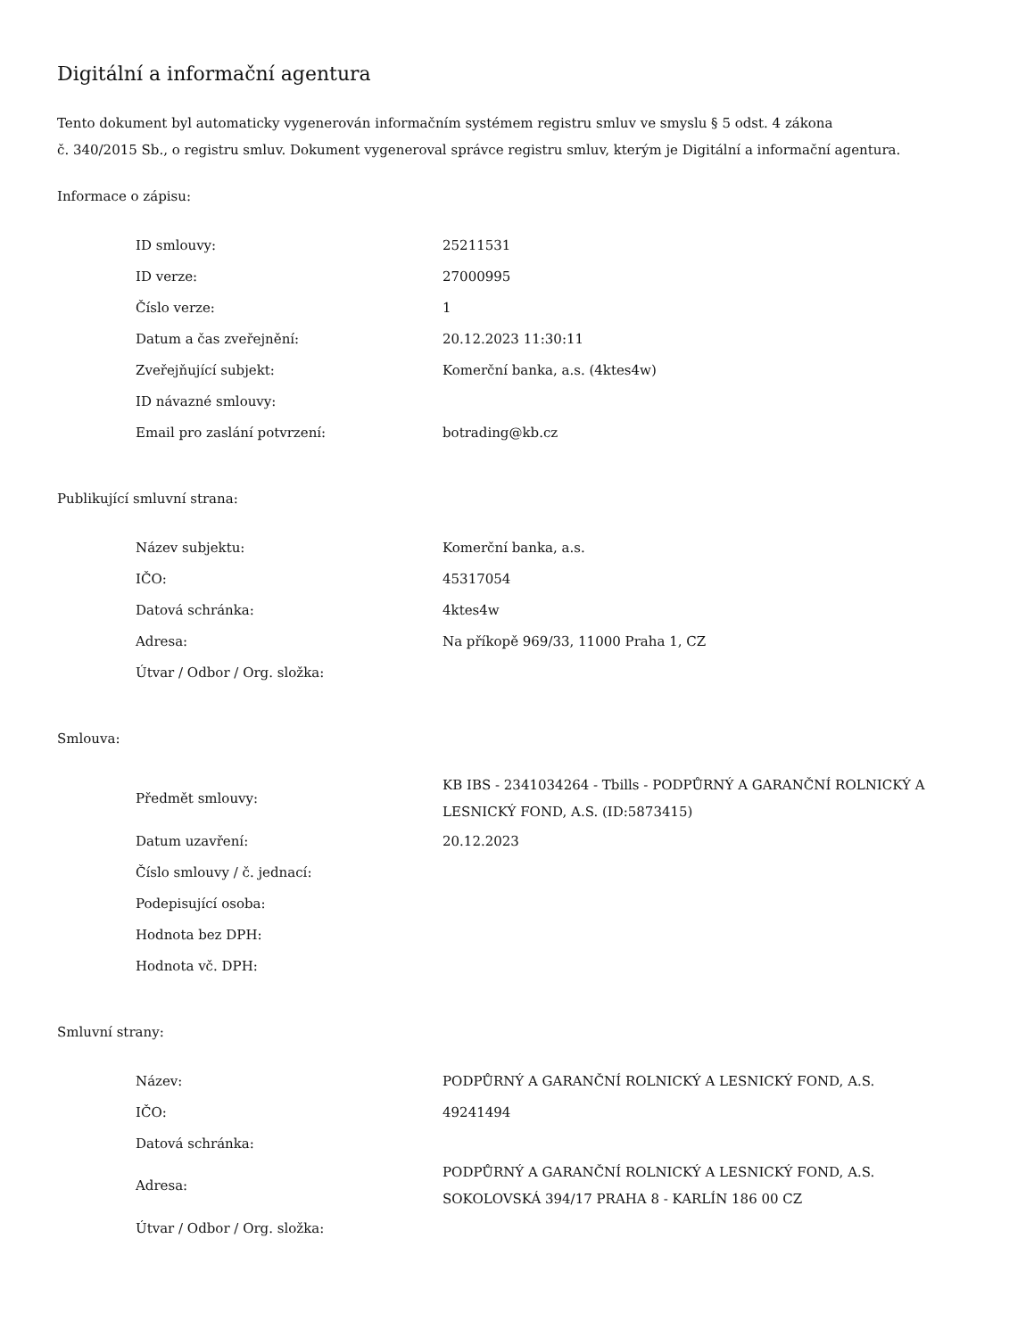Digitální a informační agentura
Tento dokument byl automaticky vygenerován informačním systémem registru smluv ve smyslu § 5 odst. 4 zákona
č. 340/2015 Sb., o registru smluv. Dokument vygeneroval správce registru smluv, kterým je Digitální a informační agentura.
Informace o zápisu:
| ID smlouvy: | 25211531 |
| ID verze: | 27000995 |
| Číslo verze: | 1 |
| Datum a čas zveřejnění: | 20.12.2023 11:30:11 |
| Zveřejňující subjekt: | Komerční banka, a.s. (4ktes4w) |
| ID návazné smlouvy: | |
| Email pro zaslání potvrzení: | botrading@kb.cz |
Publikující smluvní strana:
| Název subjektu: | Komerční banka, a.s. |
| IČO: | 45317054 |
| Datová schránka: | 4ktes4w |
| Adresa: | Na příkopě 969/33, 11000 Praha 1, CZ |
| Útvar / Odbor / Org. složka: | |
Smlouva:
| Předmět smlouvy: | KB IBS - 2341034264 - Tbills - PODPŮRNÝ A GARANČNÍ ROLNICKÝ A LESNICKÝ FOND, A.S. (ID:5873415) |
| Datum uzavření: | 20.12.2023 |
| Číslo smlouvy / č. jednací: | |
| Podepisující osoba: | |
| Hodnota bez DPH: | |
| Hodnota vč. DPH: | |
Smluvní strany:
| Název: | PODPŮRNÝ A GARANČNÍ ROLNICKÝ A LESNICKÝ FOND, A.S. |
| IČO: | 49241494 |
| Datová schránka: | |
| Adresa: | PODPŮRNÝ A GARANČNÍ ROLNICKÝ A LESNICKÝ FOND, A.S. SOKOLOVSKÁ 394/17 PRAHA 8 - KARLÍN 186 00 CZ |
| Útvar / Odbor / Org. složka: | |